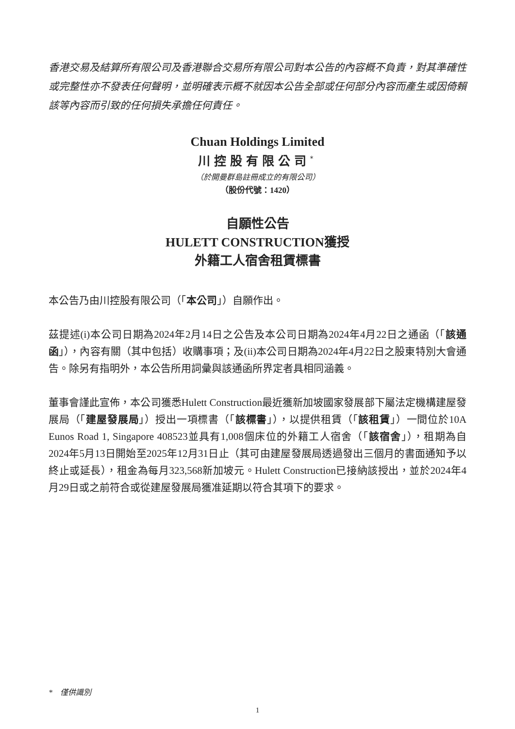香港交易及結算所有限公司及香港聯合交易所有限公司對本公告的內容概不負責，對其準確性或完整性亦不發表任何聲明，並明確表示概不就因本公告全部或任何部分內容而產生或因倚賴該等內容而引致的任何損失承擔任何責任。
Chuan Holdings Limited
川控股有限公司<sup>*</sup>
（於開曼群島註冊成立的有限公司）
（股份代號：1420）
自願性公告
HULETT CONSTRUCTION獲授
外籍工人宿舍租賃標書
本公告乃由川控股有限公司（「本公司」）自願作出。
茲提述(i)本公司日期為2024年2月14日之公告及本公司日期為2024年4月22日之通函（「該通函」），內容有關（其中包括）收購事項；及(ii)本公司日期為2024年4月22日之股東特別大會通告。除另有指明外，本公告所用詞彙與該通函所界定者具相同涵義。
董事會謹此宣佈，本公司獲悉Hulett Construction最近獲新加坡國家發展部下屬法定機構建屋發展局（「建屋發展局」）授出一項標書（「該標書」），以提供租賃（「該租賃」）一間位於10A Eunos Road 1, Singapore 408523並具有1,008個床位的外籍工人宿舍（「該宿舍」），租期為自2024年5月13日開始至2025年12月31日止（其可由建屋發展局透過發出三個月的書面通知予以終止或延長），租金為每月323,568新加坡元。Hulett Construction已接納該授出，並於2024年4月29日或之前符合或從建屋發展局獲准延期以符合其項下的要求。
* 僅供識別
1